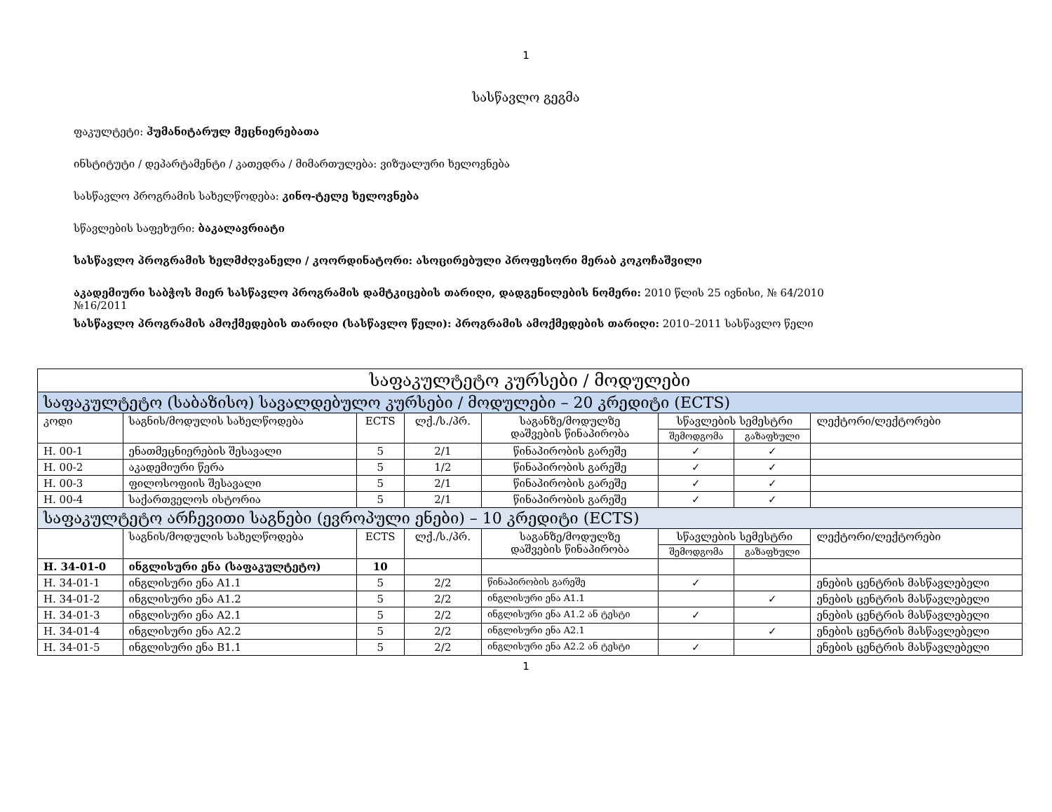1
სასწავლო გეგმა
ფაკულტეტი: ჰუმანიტარულ მეცნიერებათა
ინსტიტუტი / დეპარტამენტი / კათედრა / მიმართულება: ვიზუალური ხელოვნება
სასწავლო პროგრამის სახელწოდება: კინო-ტელე ხელოვნება
სწავლების საფეხური: ბაკალავრიატი
სასწავლო პროგრამის ხელმძღვანელი / კოორდინატორი: ასოცირებული პროფესორი მერაბ კოკოჩაშვილი
აკადემიური საბჭოს მიერ სასწავლო პროგრამის დამტკიცების თარიღი, დადგენილების ნომერი: 2010 წლის 25 ივნისი, № 64/2010
№16/2011
სასწავლო პროგრამის ამოქმედების თარიღი (სასწავლო წელი): პროგრამის ამოქმედების თარიღი: 2010–2011 სასწავლო წელი
| საფაკულტეტო კურსები / მოდულები | | | | | | | |
| --- | --- | --- | --- | --- | --- | --- | --- |
| საფაკულტეტო (საბაზისო) სავალდებულო კურსები / მოდულები – 20 კრედიტი (ECTS) | | | | | | | |
| კოდი | საგნის/მოდულის სახელწოდება | ECTS | ლქ./ს./პრ. | საგანზე/მოდულზე დაშვების წინაპირობა | სწავლების სემესტრი | | ლექტორი/ლექტორები |
| | | | | | შემოდგომა | გაზაფხული | |
| H. 00-1 | ენათმეცნიერების შესავალი | 5 | 2/1 | წინაპირობის გარეშე | ✓ | ✓ | |
| H. 00-2 | აკადემიური წერა | 5 | 1/2 | წინაპირობის გარეშე | ✓ | ✓ | |
| H. 00-3 | ფილოსოფიის შესავალი | 5 | 2/1 | წინაპირობის გარეშე | ✓ | ✓ | |
| H. 00-4 | საქართველოს ისტორია | 5 | 2/1 | წინაპირობის გარეშე | ✓ | ✓ | |
| საფაკულტეტო არჩევითი საგნები (ევროპული ენები) – 10 კრედიტი (ECTS) | | | | | | | |
| | საგნის/მოდულის სახელწოდება | ECTS | ლქ./ს./პრ. | საგანზე/მოდულზე დაშვების წინაპირობა | სწავლების სემესტრი | | ლექტორი/ლექტორები |
| | | | | | შემოდგომა | გაზაფხული | |
| H. 34-01-0 | ინგლისური ენა (საფაკულტეტო) | 10 | | | | | |
| H. 34-01-1 | ინგლისური ენა A1.1 | 5 | 2/2 | წინაპირობის გარეშე | ✓ | | ენების ცენტრის მასწავლებელი |
| H. 34-01-2 | ინგლისური ენა A1.2 | 5 | 2/2 | ინგლისური ენა A1.1 | | ✓ | ენების ცენტრის მასწავლებელი |
| H. 34-01-3 | ინგლისური ენა A2.1 | 5 | 2/2 | ინგლისური ენა A1.2 ან ტესტი | ✓ | | ენების ცენტრის მასწავლებელი |
| H. 34-01-4 | ინგლისური ენა A2.2 | 5 | 2/2 | ინგლისური ენა A2.1 | | ✓ | ენების ცენტრის მასწავლებელი |
| H. 34-01-5 | ინგლისური ენა B1.1 | 5 | 2/2 | ინგლისური ენა A2.2 ან ტესტი | ✓ | | ენების ცენტრის მასწავლებელი |
1